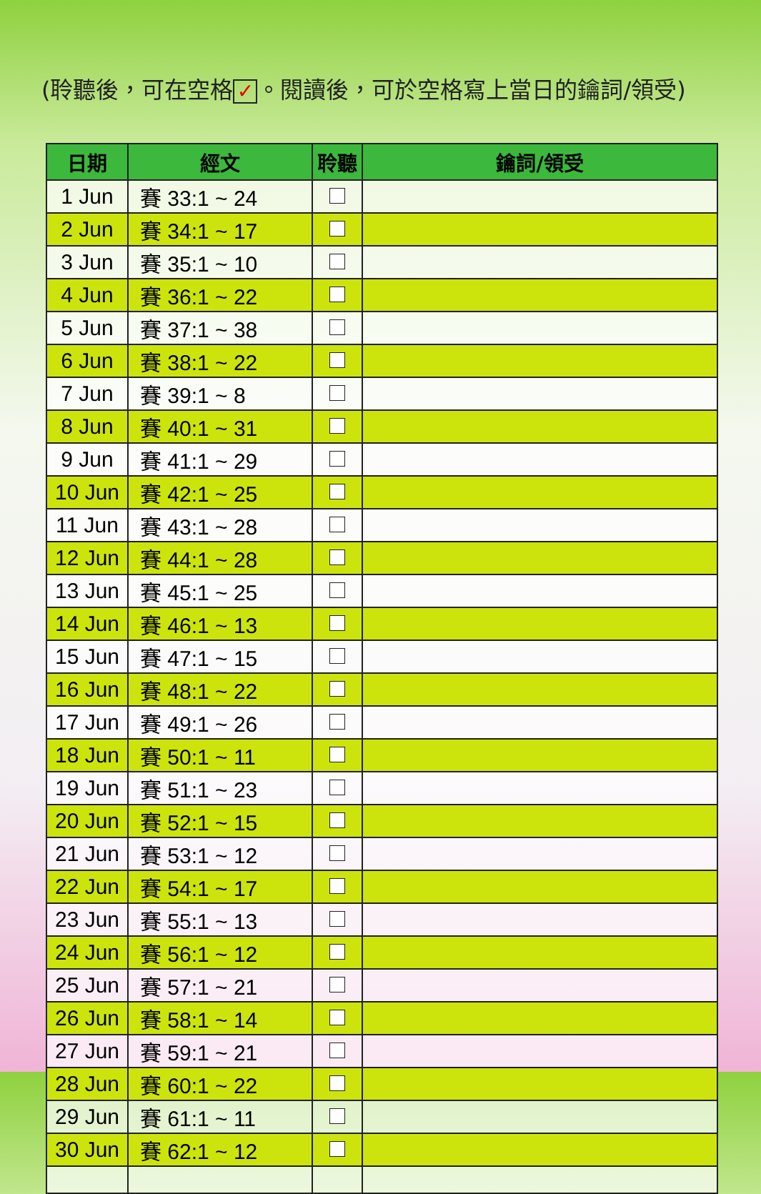(聆聽後，可在空格 ✓ 。閱讀後，可於空格寫上當日的鑰詞/領受)
| 日期 | 經文 | 聆聽 | 鑰詞/領受 |
| --- | --- | --- | --- |
| 1 Jun | 賽 33:1 ~ 24 | | |
| 2 Jun | 賽 34:1 ~ 17 | | |
| 3 Jun | 賽 35:1 ~ 10 | | |
| 4 Jun | 賽 36:1 ~ 22 | | |
| 5 Jun | 賽 37:1 ~ 38 | | |
| 6 Jun | 賽 38:1 ~ 22 | | |
| 7 Jun | 賽 39:1 ~ 8 | | |
| 8 Jun | 賽 40:1 ~ 31 | | |
| 9 Jun | 賽 41:1 ~ 29 | | |
| 10 Jun | 賽 42:1 ~ 25 | | |
| 11 Jun | 賽 43:1 ~ 28 | | |
| 12 Jun | 賽 44:1 ~ 28 | | |
| 13 Jun | 賽 45:1 ~ 25 | | |
| 14 Jun | 賽 46:1 ~ 13 | | |
| 15 Jun | 賽 47:1 ~ 15 | | |
| 16 Jun | 賽 48:1 ~ 22 | | |
| 17 Jun | 賽 49:1 ~ 26 | | |
| 18 Jun | 賽 50:1 ~ 11 | | |
| 19 Jun | 賽 51:1 ~ 23 | | |
| 20 Jun | 賽 52:1 ~ 15 | | |
| 21 Jun | 賽 53:1 ~ 12 | | |
| 22 Jun | 賽 54:1 ~ 17 | | |
| 23 Jun | 賽 55:1 ~ 13 | | |
| 24 Jun | 賽 56:1 ~ 12 | | |
| 25 Jun | 賽 57:1 ~ 21 | | |
| 26 Jun | 賽 58:1 ~ 14 | | |
| 27 Jun | 賽 59:1 ~ 21 | | |
| 28 Jun | 賽 60:1 ~ 22 | | |
| 29 Jun | 賽 61:1 ~ 11 | | |
| 30 Jun | 賽 62:1 ~ 12 | | |